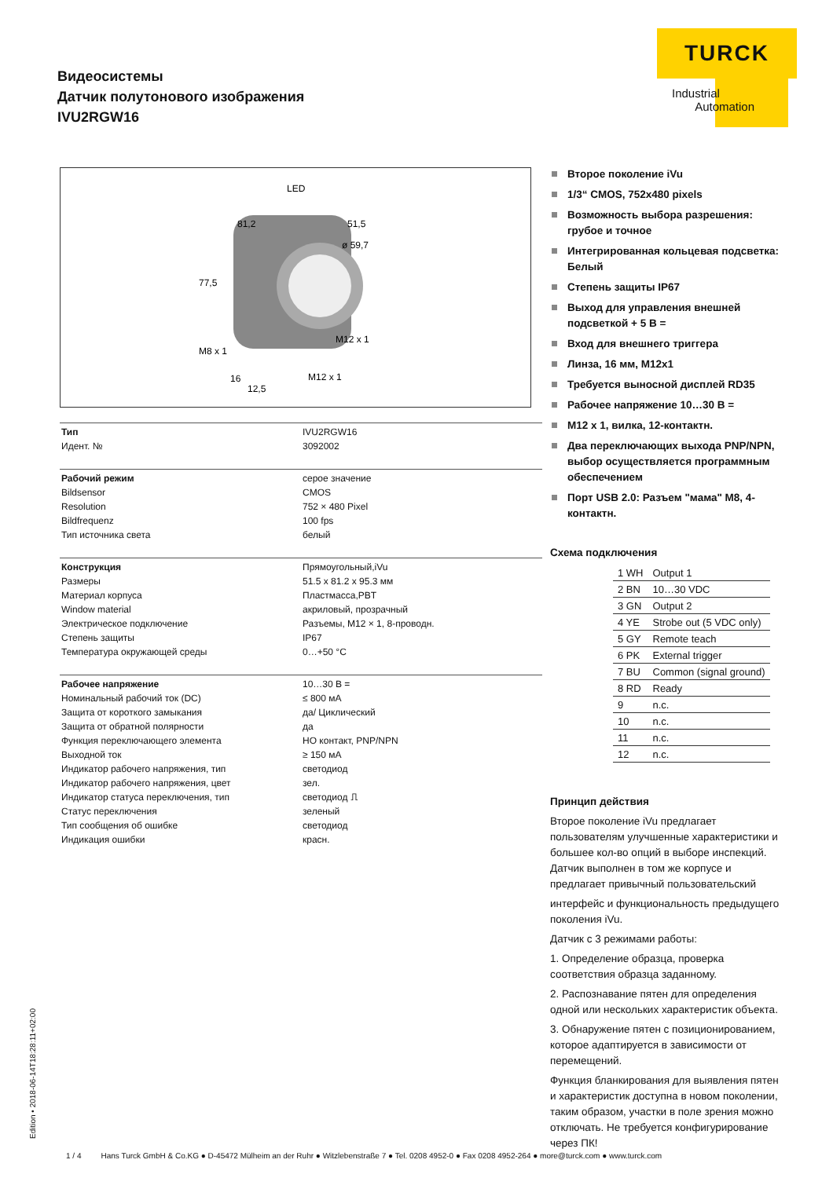Видеосистемы
Датчик полутонового изображения
IVU2RGW16
TURCK
Industrial
Automation
LED
81,2
51,5
ø 59,7
77,5
M8 x 1
M12 x 1
16
12,5
M12 x 1
| Тип | IVU2RGW16 |
| Идент. № | 3092002 |
| Рабочий режим | серое значение |
| Bildsensor | CMOS |
| Resolution | 752 × 480 Pixel |
| Bildfrequenz | 100 fps |
| Тип источника света | белый |
| Конструкция | Прямоугольный,iVu |
| Размеры | 51.5 x 81.2 x 95.3 мм |
| Материал корпуса | Пластмасса,PBT |
| Window material | акриловый, прозрачный |
| Электрическое подключение | Разъемы, M12 × 1, 8-проводн. |
| Степень защиты | IP67 |
| Температура окружающей среды | 0…+50 °C |
| Рабочее напряжение | 10…30 В = |
| Номинальный рабочий ток (DC) | ≤ 800 мА |
| Защита от короткого замыкания | да/ Циклический |
| Защита от обратной полярности | да |
| Функция переключающего элемента | НО контакт, PNP/NPN |
| Выходной ток | ≥ 150 мА |
| Индикатор рабочего напряжения, тип | светодиод |
| Индикатор рабочего напряжения, цвет | зел. |
| Индикатор статуса переключения, тип | светодиод ⎍ |
| Статус переключения | зеленый |
| Тип сообщения об ошибке | светодиод |
| Индикация ошибки | красн. |
Второе поколение iVu
1/3“ CMOS, 752x480 pixels
Возможность выбора разрешения: грубое и точное
Интегрированная кольцевая подсветка: Белый
Степень защиты IP67
Выход для управления внешней подсветкой + 5 В =
Вход для внешнего триггера
Линза, 16 мм, M12x1
Требуется выносной дисплей RD35
Рабочее напряжение 10…30 В =
M12 x 1, вилка, 12-контактн.
Два переключающих выхода PNP/NPN, выбор осуществляется программным обеспечением
Порт USB 2.0: Разъем "мама" M8, 4-контактн.
Схема подключения
| 1 WH | Output 1 |
| 2 BN | 10…30 VDC |
| 3 GN | Output 2 |
| 4 YE | Strobe out (5 VDC only) |
| 5 GY | Remote teach |
| 6 PK | External trigger |
| 7 BU | Common (signal ground) |
| 8 RD | Ready |
| 9 | n.c. |
| 10 | n.c. |
| 11 | n.c. |
| 12 | n.c. |
Принцип действия
Второе поколение iVu предлагает пользователям улучшенные характеристики и большее кол-во опций в выборе инспекций. Датчик выполнен в том же корпусе и предлагает привычный пользовательский
интерфейс и функциональность предыдущего поколения iVu.
Датчик с 3 режимами работы:
1. Определение образца, проверка соответствия образца заданному.
2. Распознавание пятен для определения одной или нескольких характеристик объекта.
3. Обнаружение пятен с позиционированием, которое адаптируется в зависимости от перемещений.
Функция бланкирования для выявления пятен и характеристик доступна в новом поколении, таким образом, участки в поле зрения можно отключать. Не требуется конфигурирование через ПК!
Edition • 2018-06-14T18:28:11+02:00
1 / 4 Hans Turck GmbH & Co.KG ● D-45472 Mülheim an der Ruhr ● Witzlebenstraße 7 ● Tel. 0208 4952-0 ● Fax 0208 4952-264 ● more@turck.com ● www.turck.com